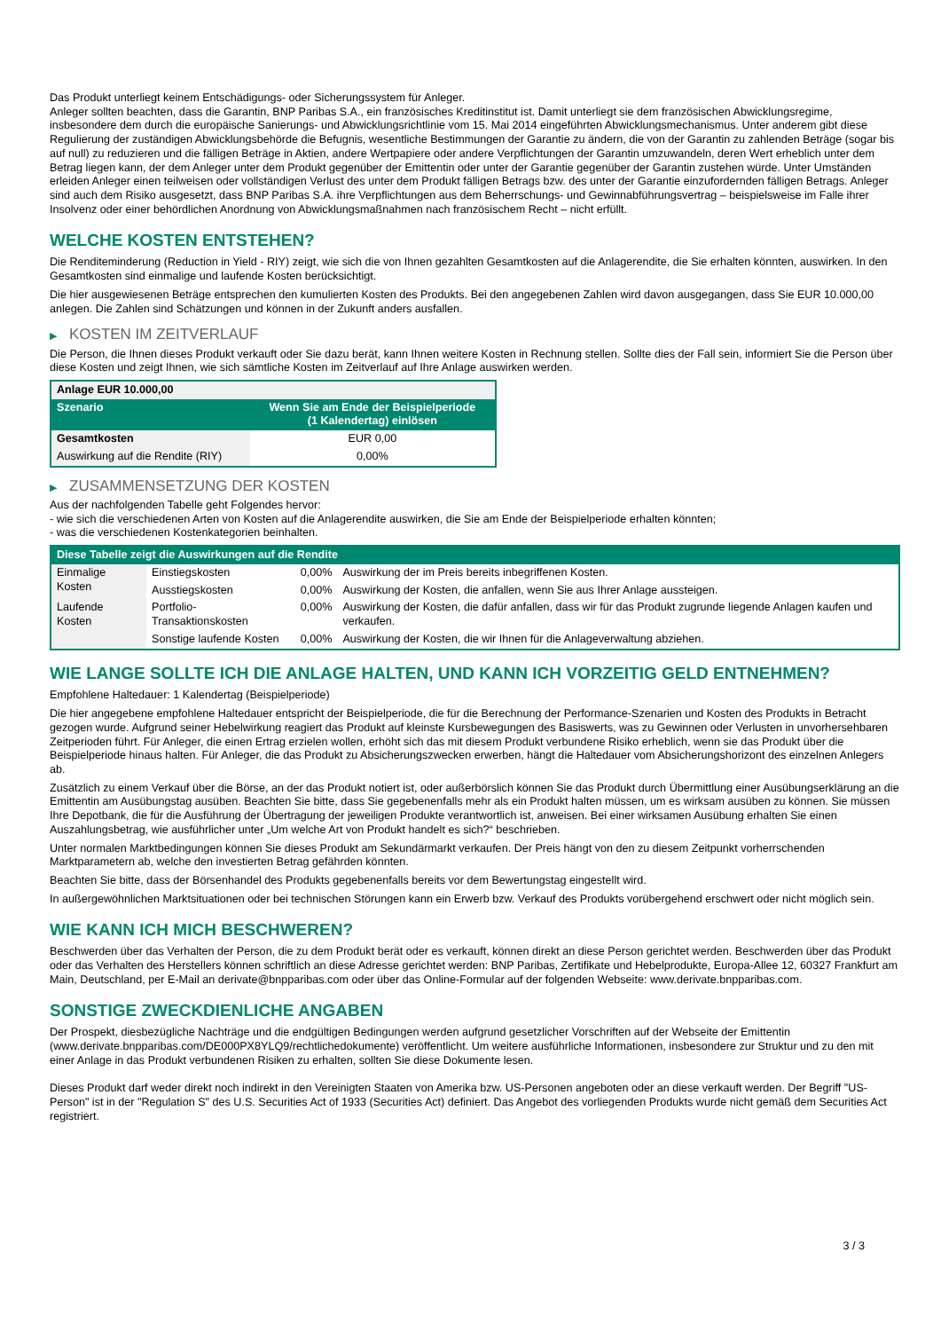Das Produkt unterliegt keinem Entschädigungs- oder Sicherungssystem für Anleger.
Anleger sollten beachten, dass die Garantin, BNP Paribas S.A., ein französisches Kreditinstitut ist. Damit unterliegt sie dem französischen Abwicklungsregime, insbesondere dem durch die europäische Sanierungs- und Abwicklungsrichtlinie vom 15. Mai 2014 eingeführten Abwicklungsmechanismus. Unter anderem gibt diese Regulierung der zuständigen Abwicklungsbehörde die Befugnis, wesentliche Bestimmungen der Garantie zu ändern, die von der Garantin zu zahlenden Beträge (sogar bis auf null) zu reduzieren und die fälligen Beträge in Aktien, andere Wertpapiere oder andere Verpflichtungen der Garantin umzuwandeln, deren Wert erheblich unter dem Betrag liegen kann, der dem Anleger unter dem Produkt gegenüber der Emittentin oder unter der Garantie gegenüber der Garantin zustehen würde. Unter Umständen erleiden Anleger einen teilweisen oder vollständigen Verlust des unter dem Produkt fälligen Betrags bzw. des unter der Garantie einzufordernden fälligen Betrags. Anleger sind auch dem Risiko ausgesetzt, dass BNP Paribas S.A. ihre Verpflichtungen aus dem Beherrschungs- und Gewinnabführungsvertrag – beispielsweise im Falle ihrer Insolvenz oder einer behördlichen Anordnung von Abwicklungsmaßnahmen nach französischem Recht – nicht erfüllt.
WELCHE KOSTEN ENTSTEHEN?
Die Renditeminderung (Reduction in Yield - RIY) zeigt, wie sich die von Ihnen gezahlten Gesamtkosten auf die Anlagerendite, die Sie erhalten könnten, auswirken. In den Gesamtkosten sind einmalige und laufende Kosten berücksichtigt.
Die hier ausgewiesenen Beträge entsprechen den kumulierten Kosten des Produkts. Bei den angegebenen Zahlen wird davon ausgegangen, dass Sie EUR 10.000,00 anlegen. Die Zahlen sind Schätzungen und können in der Zukunft anders ausfallen.
▶ KOSTEN IM ZEITVERLAUF
Die Person, die Ihnen dieses Produkt verkauft oder Sie dazu berät, kann Ihnen weitere Kosten in Rechnung stellen. Sollte dies der Fall sein, informiert Sie die Person über diese Kosten und zeigt Ihnen, wie sich sämtliche Kosten im Zeitverlauf auf Ihre Anlage auswirken werden.
| Anlage EUR 10.000,00 | |
| --- | --- |
| Szenario | Wenn Sie am Ende der Beispielperiode (1 Kalendertag) einlösen |
| Gesamtkosten | EUR 0,00 |
| Auswirkung auf die Rendite (RIY) | 0,00% |
▶ ZUSAMMENSETZUNG DER KOSTEN
Aus der nachfolgenden Tabelle geht Folgendes hervor:
- wie sich die verschiedenen Arten von Kosten auf die Anlagerendite auswirken, die Sie am Ende der Beispielperiode erhalten könnten;
- was die verschiedenen Kostenkategorien beinhalten.
| Diese Tabelle zeigt die Auswirkungen auf die Rendite | | | |
| --- | --- | --- | --- |
| Einmalige Kosten | Einstiegskosten | 0,00% | Auswirkung der im Preis bereits inbegriffenen Kosten. |
| | Ausstiegskosten | 0,00% | Auswirkung der Kosten, die anfallen, wenn Sie aus Ihrer Anlage aussteigen. |
| Laufende Kosten | Portfolio-Transaktionskosten | 0,00% | Auswirkung der Kosten, die dafür anfallen, dass wir für das Produkt zugrunde liegende Anlagen kaufen und verkaufen. |
| | Sonstige laufende Kosten | 0,00% | Auswirkung der Kosten, die wir Ihnen für die Anlageverwaltung abziehen. |
WIE LANGE SOLLTE ICH DIE ANLAGE HALTEN, UND KANN ICH VORZEITIG GELD ENTNEHMEN?
Empfohlene Haltedauer: 1 Kalendertag (Beispielperiode)
Die hier angegebene empfohlene Haltedauer entspricht der Beispielperiode, die für die Berechnung der Performance-Szenarien und Kosten des Produkts in Betracht gezogen wurde. Aufgrund seiner Hebelwirkung reagiert das Produkt auf kleinste Kursbewegungen des Basiswerts, was zu Gewinnen oder Verlusten in unvorhersehbaren Zeitperioden führt. Für Anleger, die einen Ertrag erzielen wollen, erhöht sich das mit diesem Produkt verbundene Risiko erheblich, wenn sie das Produkt über die Beispielperiode hinaus halten. Für Anleger, die das Produkt zu Absicherungszwecken erwerben, hängt die Haltedauer vom Absicherungshorizont des einzelnen Anlegers ab.
Zusätzlich zu einem Verkauf über die Börse, an der das Produkt notiert ist, oder außerbörslich können Sie das Produkt durch Übermittlung einer Ausübungserklärung an die Emittentin am Ausübungstag ausüben. Beachten Sie bitte, dass Sie gegebenenfalls mehr als ein Produkt halten müssen, um es wirksam ausüben zu können. Sie müssen Ihre Depotbank, die für die Ausführung der Übertragung der jeweiligen Produkte verantwortlich ist, anweisen. Bei einer wirksamen Ausübung erhalten Sie einen Auszahlungsbetrag, wie ausführlicher unter „Um welche Art von Produkt handelt es sich?“ beschrieben.
Unter normalen Marktbedingungen können Sie dieses Produkt am Sekundärmarkt verkaufen. Der Preis hängt von den zu diesem Zeitpunkt vorherrschenden Marktparametern ab, welche den investierten Betrag gefährden könnten.
Beachten Sie bitte, dass der Börsenhandel des Produkts gegebenenfalls bereits vor dem Bewertungstag eingestellt wird.
In außergewöhnlichen Marktsituationen oder bei technischen Störungen kann ein Erwerb bzw. Verkauf des Produkts vorübergehend erschwert oder nicht möglich sein.
WIE KANN ICH MICH BESCHWEREN?
Beschwerden über das Verhalten der Person, die zu dem Produkt berät oder es verkauft, können direkt an diese Person gerichtet werden. Beschwerden über das Produkt oder das Verhalten des Herstellers können schriftlich an diese Adresse gerichtet werden: BNP Paribas, Zertifikate und Hebelprodukte, Europa-Allee 12, 60327 Frankfurt am Main, Deutschland, per E-Mail an derivate@bnpparibas.com oder über das Online-Formular auf der folgenden Webseite: www.derivate.bnpparibas.com.
SONSTIGE ZWECKDIENLICHE ANGABEN
Der Prospekt, diesbezügliche Nachträge und die endgültigen Bedingungen werden aufgrund gesetzlicher Vorschriften auf der Webseite der Emittentin (www.derivate.bnpparibas.com/DE000PX8YLQ9/rechtlichedokumente) veröffentlicht. Um weitere ausführliche Informationen, insbesondere zur Struktur und zu den mit einer Anlage in das Produkt verbundenen Risiken zu erhalten, sollten Sie diese Dokumente lesen.
Dieses Produkt darf weder direkt noch indirekt in den Vereinigten Staaten von Amerika bzw. US-Personen angeboten oder an diese verkauft werden. Der Begriff "US-Person" ist in der "Regulation S" des U.S. Securities Act of 1933 (Securities Act) definiert. Das Angebot des vorliegenden Produkts wurde nicht gemäß dem Securities Act registriert.
3 / 3